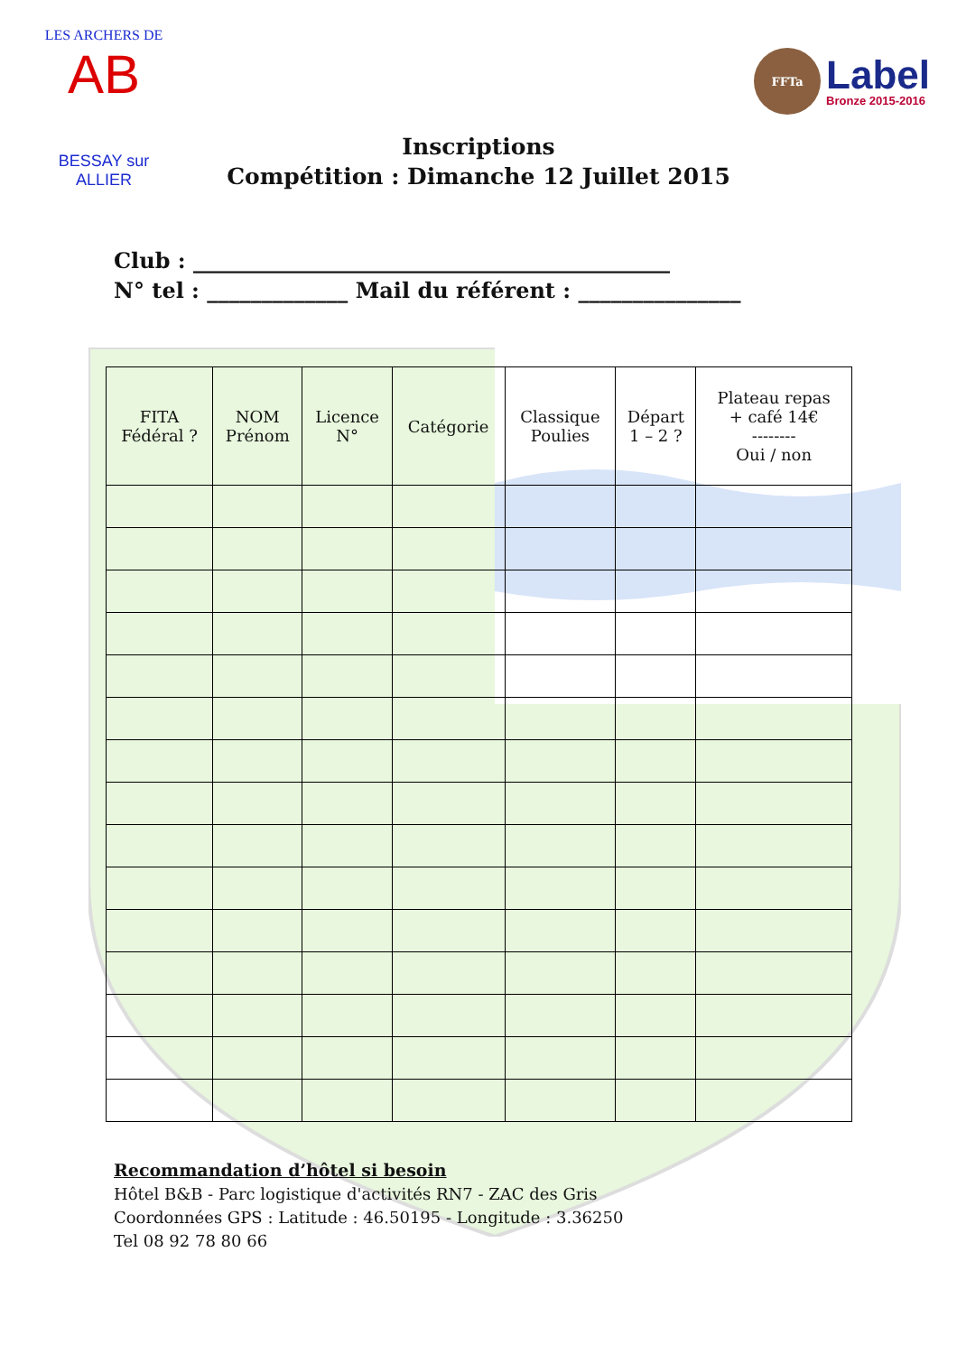LES ARCHERS DE
AB
BESSAY sur ALLIER
FFTa
Label
Bronze 2015-2016
Inscriptions
Compétition : Dimanche 12 Juillet 2015
Club : ____________________________________________
N° tel : _____________ Mail du référent : _______________
| FITA Fédéral ? | NOM Prénom | Licence N° | Catégorie | Classique Poulies | Départ 1 – 2 ? | Plateau repas + café 14€ -------- Oui / non |
| --- | --- | --- | --- | --- | --- | --- |
Recommandation d’hôtel si besoin
Hôtel B&B - Parc logistique d'activités RN7 - ZAC des Gris
Coordonnées GPS : Latitude : 46.50195 - Longitude : 3.36250
Tel 08 92 78 80 66